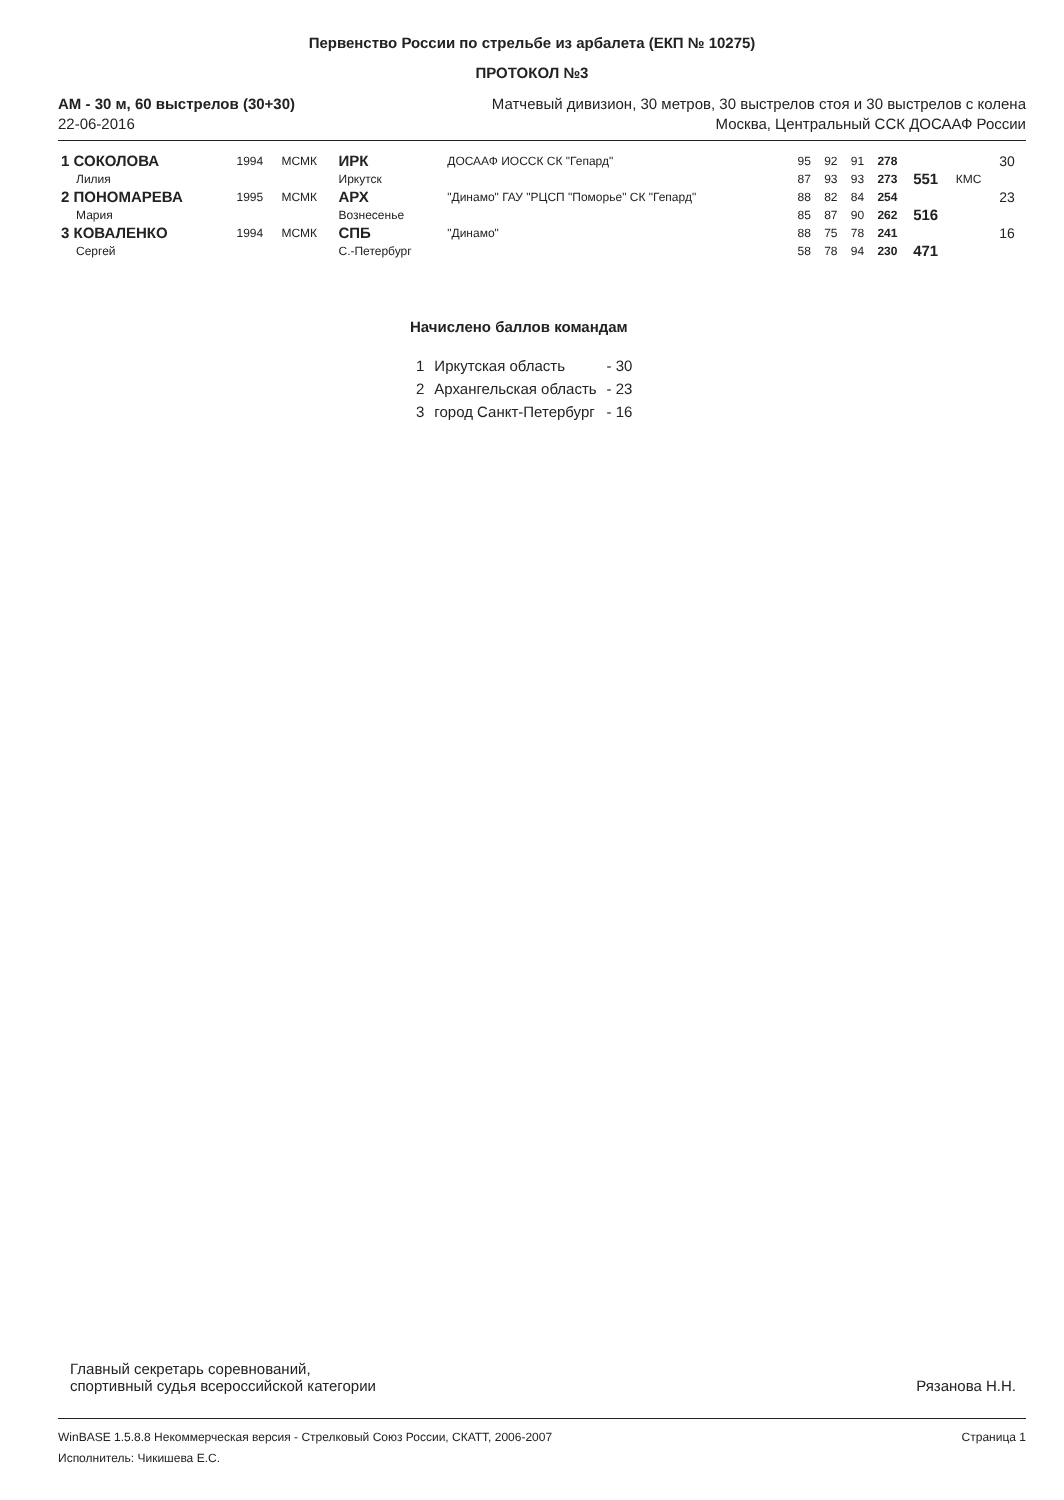Первенство России по стрельбе из арбалета (ЕКП № 10275)
ПРОТОКОЛ №3
АМ - 30 м, 60 выстрелов (30+30) Матчевый дивизион, 30 метров, 30 выстрелов стоя и 30 выстрелов с колена
22-06-2016 Москва, Центральный ССК ДОСААФ России
| 1 СОКОЛОВА | 1994 | МСМК | ИРК | ДОСААФ ИОССК СК "Гепард" | 95 | 92 | 91 | 278 | | | 30 |
| Лилия | | | Иркутск | | 87 | 93 | 93 | 273 | 551 | КМС | |
| 2 ПОНОМАРЕВА | 1995 | МСМК | АРХ | "Динамо" ГАУ "РЦСП "Поморье" СК "Гепард" | 88 | 82 | 84 | 254 | | | 23 |
| Мария | | | Вознесенье | | 85 | 87 | 90 | 262 | 516 | | |
| 3 КОВАЛЕНКО | 1994 | МСМК | СПБ | "Динамо" | 88 | 75 | 78 | 241 | | | 16 |
| Сергей | | | С.-Петербург | | 58 | 78 | 94 | 230 | 471 | | |
Начислено баллов командам
| 1 | Иркутская область | - 30 |
| 2 | Архангельская область | - 23 |
| 3 | город Санкт-Петербург | - 16 |
Главный секретарь соревнований,
спортивный судья всероссийской категории
Рязанова Н.Н.
WinBASE 1.5.8.8 Некоммерческая версия - Стрелковый Союз России, СКАТТ, 2006-2007 Страница 1
Исполнитель: Чикишева Е.С.